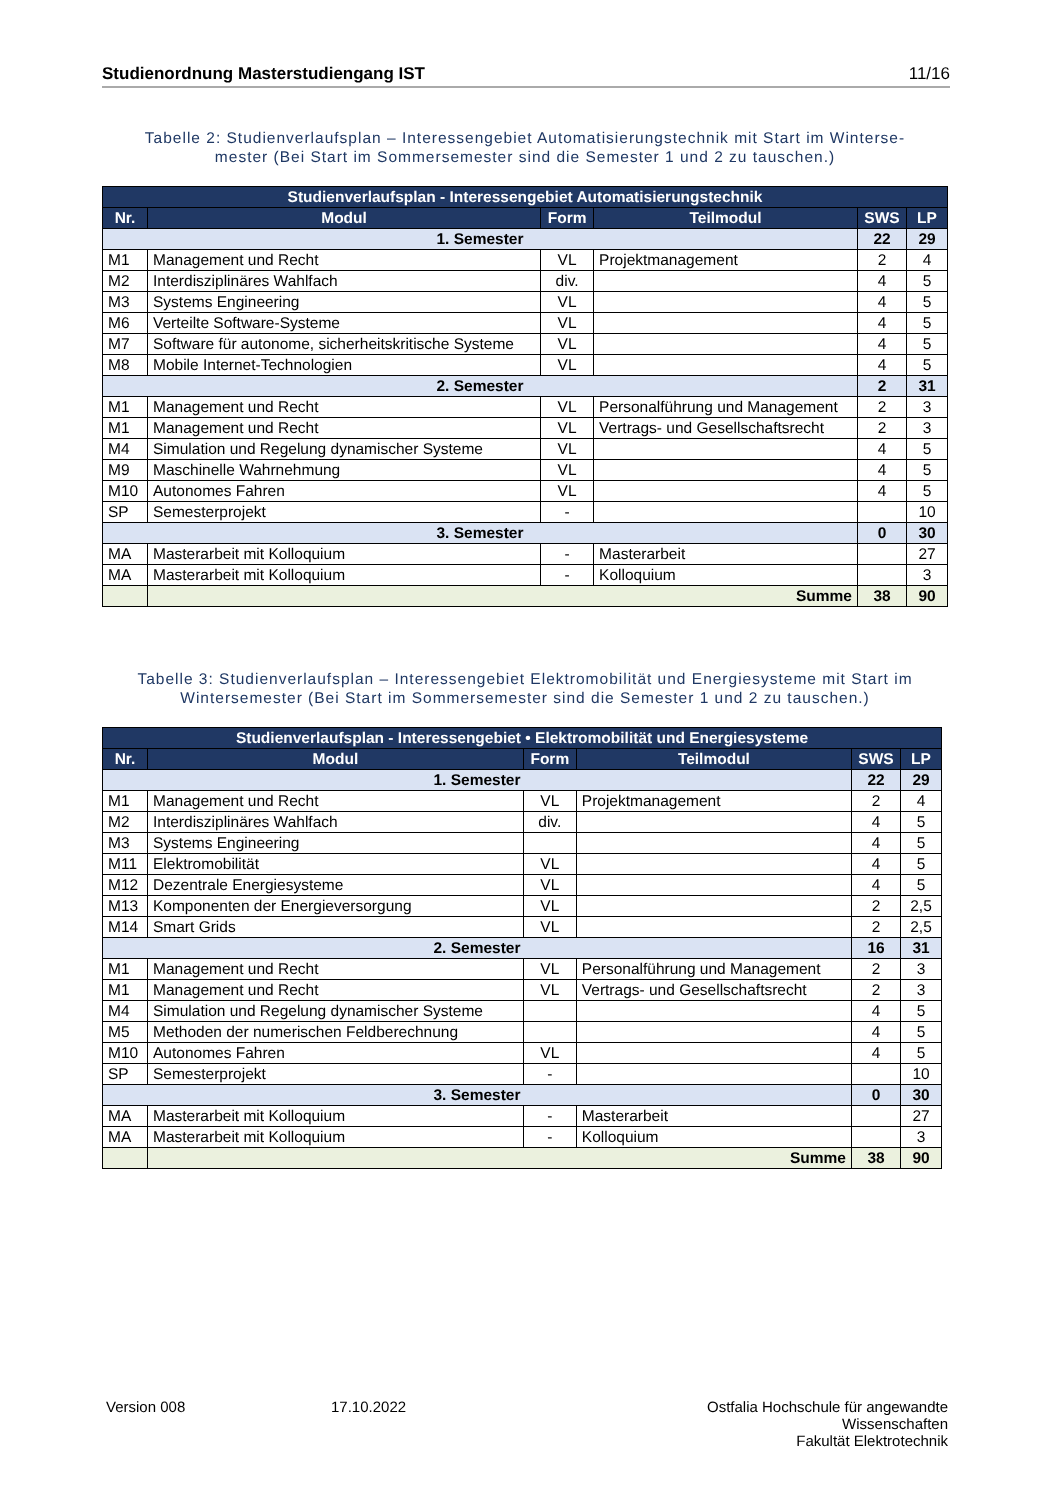Studienordnung Masterstudiengang IST 11/16
Tabelle 2: Studienverlaufsplan – Interessengebiet Automatisierungstechnik mit Start im Winterse-
mester (Bei Start im Sommersemester sind die Semester 1 und 2 zu tauschen.)
| Studienverlaufsplan - Interessengebiet Automatisierungstechnik | | | | | |
| --- | --- | --- | --- | --- | --- |
| Nr. | Modul | Form | Teilmodul | SWS | LP |
| 1. Semester | | | | 22 | 29 |
| M1 | Management und Recht | VL | Projektmanagement | 2 | 4 |
| M2 | Interdisziplinäres Wahlfach | div. | | 4 | 5 |
| M3 | Systems Engineering | VL | | 4 | 5 |
| M6 | Verteilte Software-Systeme | VL | | 4 | 5 |
| M7 | Software für autonome, sicherheitskritische Systeme | VL | | 4 | 5 |
| M8 | Mobile Internet-Technologien | VL | | 4 | 5 |
| 2. Semester | | | | 2 | 31 |
| M1 | Management und Recht | VL | Personalführung und Management | 2 | 3 |
| M1 | Management und Recht | VL | Vertrags- und Gesellschaftsrecht | 2 | 3 |
| M4 | Simulation und Regelung dynamischer Systeme | VL | | 4 | 5 |
| M9 | Maschinelle Wahrnehmung | VL | | 4 | 5 |
| M10 | Autonomes Fahren | VL | | 4 | 5 |
| SP | Semesterprojekt | - | | | 10 |
| 3. Semester | | | | 0 | 30 |
| MA | Masterarbeit mit Kolloquium | - | Masterarbeit | | 27 |
| MA | Masterarbeit mit Kolloquium | - | Kolloquium | | 3 |
| | Summe | | | 38 | 90 |
Tabelle 3: Studienverlaufsplan – Interessengebiet Elektromobilität und Energiesysteme mit Start im
Wintersemester (Bei Start im Sommersemester sind die Semester 1 und 2 zu tauschen.)
| Studienverlaufsplan - Interessengebiet • Elektromobilität und Energiesysteme | | | | | |
| --- | --- | --- | --- | --- | --- |
| Nr. | Modul | Form | Teilmodul | SWS | LP |
| 1. Semester | | | | 22 | 29 |
| M1 | Management und Recht | VL | Projektmanagement | 2 | 4 |
| M2 | Interdisziplinäres Wahlfach | div. | | 4 | 5 |
| M3 | Systems Engineering | | | 4 | 5 |
| M11 | Elektromobilität | VL | | 4 | 5 |
| M12 | Dezentrale Energiesysteme | VL | | 4 | 5 |
| M13 | Komponenten der Energieversorgung | VL | | 2 | 2,5 |
| M14 | Smart Grids | VL | | 2 | 2,5 |
| 2. Semester | | | | 16 | 31 |
| M1 | Management und Recht | VL | Personalführung und Management | 2 | 3 |
| M1 | Management und Recht | VL | Vertrags- und Gesellschaftsrecht | 2 | 3 |
| M4 | Simulation und Regelung dynamischer Systeme | | | 4 | 5 |
| M5 | Methoden der numerischen Feldberechnung | | | 4 | 5 |
| M10 | Autonomes Fahren | VL | | 4 | 5 |
| SP | Semesterprojekt | - | | | 10 |
| 3. Semester | | | | 0 | 30 |
| MA | Masterarbeit mit Kolloquium | - | Masterarbeit | | 27 |
| MA | Masterarbeit mit Kolloquium | - | Kolloquium | | 3 |
| | Summe | | | 38 | 90 |
Version 008 17.10.2022 Ostfalia Hochschule für angewandte Wissenschaften
Fakultät Elektrotechnik